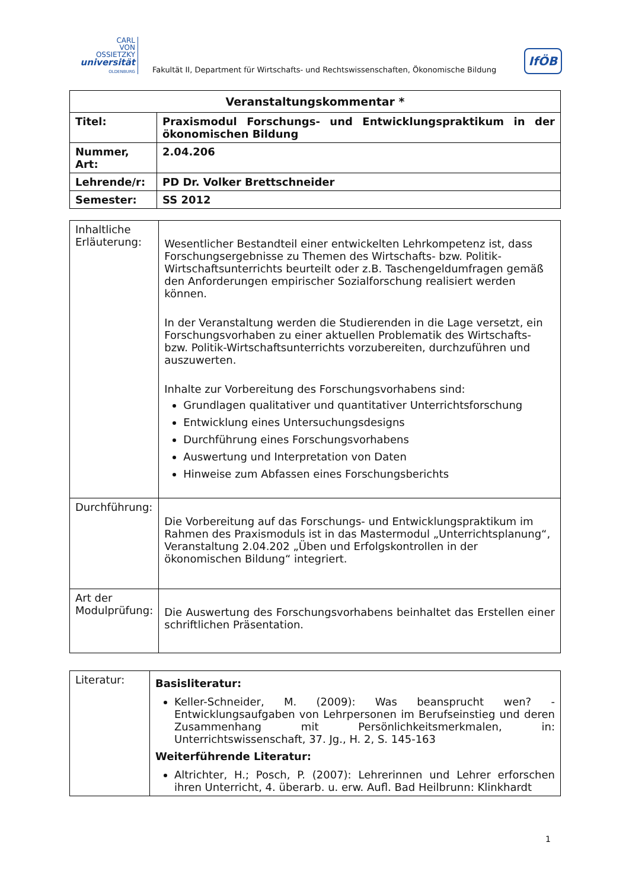CARL
VON
OSSIETZKY
universität
OLDENBURG
Fakultät II, Department für Wirtschafts- und Rechtswissenschaften, Ökonomische Bildung
IfÖB
| Veranstaltungskommentar * | |
| --- | --- |
| Titel: | Praxismodul Forschungs- und Entwicklungspraktikum in der ökonomischen Bildung |
| Nummer, Art: | 2.04.206 |
| Lehrende/r: | PD Dr. Volker Brettschneider |
| Semester: | SS 2012 |
| Inhaltliche Erläuterung: | Wesentlicher Bestandteil einer entwickelten Lehrkompetenz ist, dass Forschungsergebnisse zu Themen des Wirtschafts- bzw. Politik-Wirtschaftsunterrichts beurteilt oder z.B. Taschengeldumfragen gemäß den Anforderungen empirischer Sozialforschung realisiert werden können. In der Veranstaltung werden die Studierenden in die Lage versetzt, ein Forschungsvorhaben zu einer aktuellen Problematik des Wirtschafts- bzw. Politik-Wirtschaftsunterrichts vorzubereiten, durchzuführen und auszuwerten. Inhalte zur Vorbereitung des Forschungsvorhabens sind: Grundlagen qualitativer und quantitativer Unterrichtsforschung Entwicklung eines Untersuchungsdesigns Durchführung eines Forschungsvorhabens Auswertung und Interpretation von Daten Hinweise zum Abfassen eines Forschungsberichts |
| Durchführung: | Die Vorbereitung auf das Forschungs- und Entwicklungspraktikum im Rahmen des Praxismoduls ist in das Mastermodul „Unterrichtsplanung“, Veranstaltung 2.04.202 „Üben und Erfolgskontrollen in der ökonomischen Bildung“ integriert. |
| Art der Modulprüfung: | Die Auswertung des Forschungsvorhabens beinhaltet das Erstellen einer schriftlichen Präsentation. |
| Literatur: | Basisliteratur: Keller-Schneider, M. (2009): Was beansprucht wen? - Entwicklungsaufgaben von Lehrpersonen im Berufseinstieg und deren Zusammenhang mit Persönlichkeitsmerkmalen, in: Unterrichtswissenschaft, 37. Jg., H. 2, S. 145-163 Weiterführende Literatur: Altrichter, H.; Posch, P. (2007): Lehrerinnen und Lehrer erforschen ihren Unterricht, 4. überarb. u. erw. Aufl. Bad Heilbrunn: Klinkhardt |
1